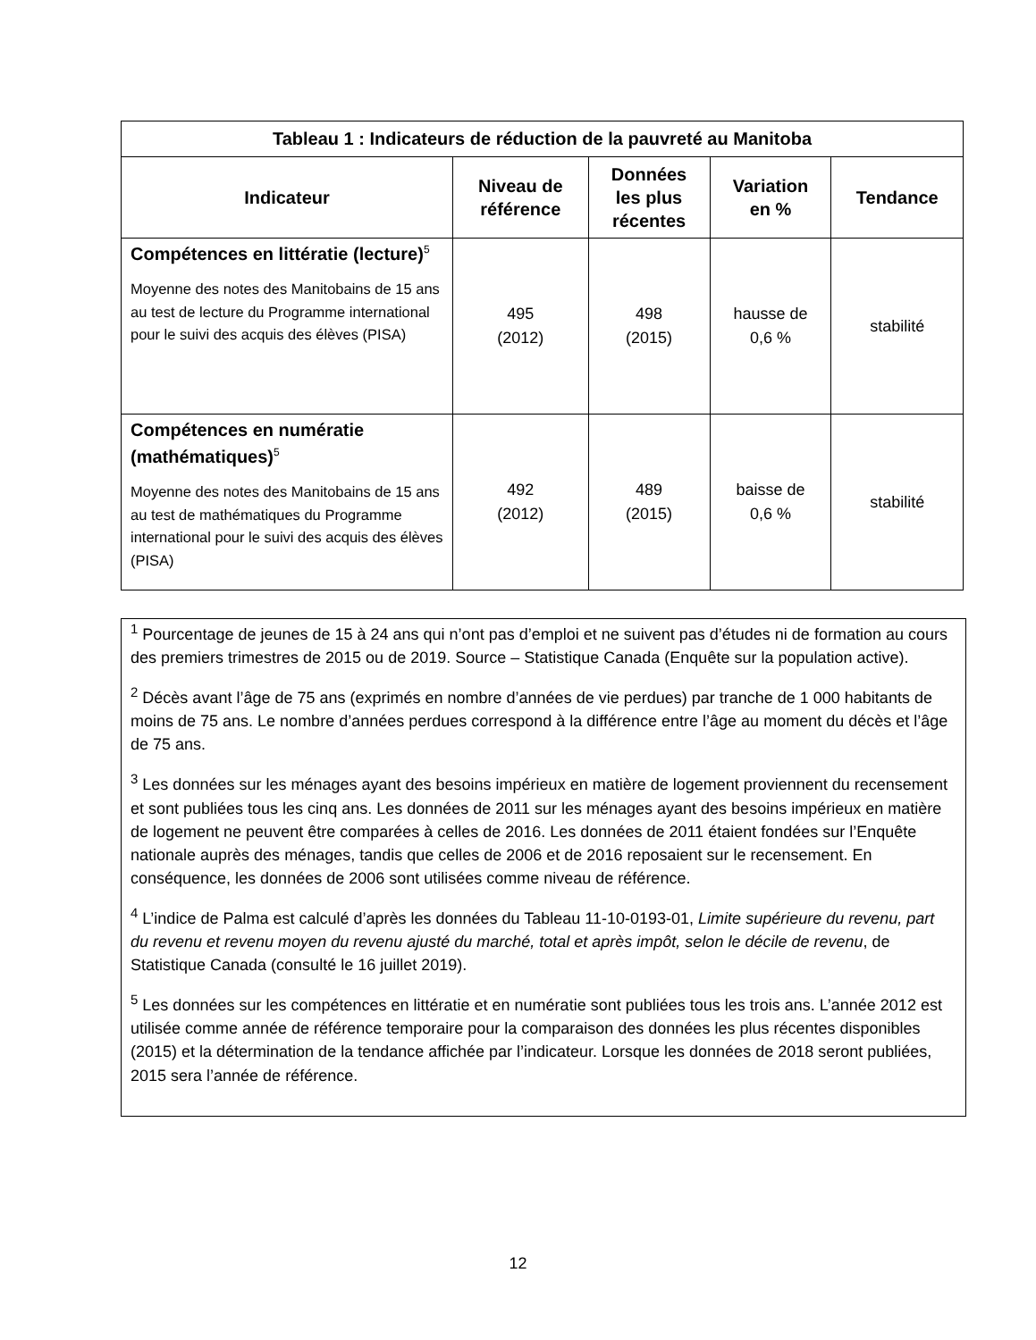| Tableau 1 : Indicateurs de réduction de la pauvreté au Manitoba | | | | |
| --- | --- | --- | --- | --- |
| Indicateur | Niveau de référence | Données les plus récentes | Variation en % | Tendance |
| Compétences en littératie (lecture)<sup>5</sup> Moyenne des notes des Manitobains de 15 ans au test de lecture du Programme international pour le suivi des acquis des élèves (PISA) | 495 (2012) | 498 (2015) | hausse de 0,6 % | stabilité |
| Compétences en numératie (mathématiques)<sup>5</sup> Moyenne des notes des Manitobains de 15 ans au test de mathématiques du Programme international pour le suivi des acquis des élèves (PISA) | 492 (2012) | 489 (2015) | baisse de 0,6 % | stabilité |
<sup>1</sup> Pourcentage de jeunes de 15 à 24 ans qui n’ont pas d’emploi et ne suivent pas d’études ni de formation au cours des premiers trimestres de 2015 ou de 2019. Source – Statistique Canada (Enquête sur la population active).
<sup>2</sup> Décès avant l’âge de 75 ans (exprimés en nombre d’années de vie perdues) par tranche de 1 000 habitants de moins de 75 ans. Le nombre d’années perdues correspond à la différence entre l’âge au moment du décès et l’âge de 75 ans.
<sup>3</sup> Les données sur les ménages ayant des besoins impérieux en matière de logement proviennent du recensement et sont publiées tous les cinq ans. Les données de 2011 sur les ménages ayant des besoins impérieux en matière de logement ne peuvent être comparées à celles de 2016. Les données de 2011 étaient fondées sur l’Enquête nationale auprès des ménages, tandis que celles de 2006 et de 2016 reposaient sur le recensement. En conséquence, les données de 2006 sont utilisées comme niveau de référence.
<sup>4</sup> L’indice de Palma est calculé d’après les données du Tableau 11-10-0193-01, Limite supérieure du revenu, part du revenu et revenu moyen du revenu ajusté du marché, total et après impôt, selon le décile de revenu, de Statistique Canada (consulté le 16 juillet 2019).
<sup>5</sup> Les données sur les compétences en littératie et en numératie sont publiées tous les trois ans. L’année 2012 est utilisée comme année de référence temporaire pour la comparaison des données les plus récentes disponibles (2015) et la détermination de la tendance affichée par l’indicateur. Lorsque les données de 2018 seront publiées, 2015 sera l’année de référence.
12